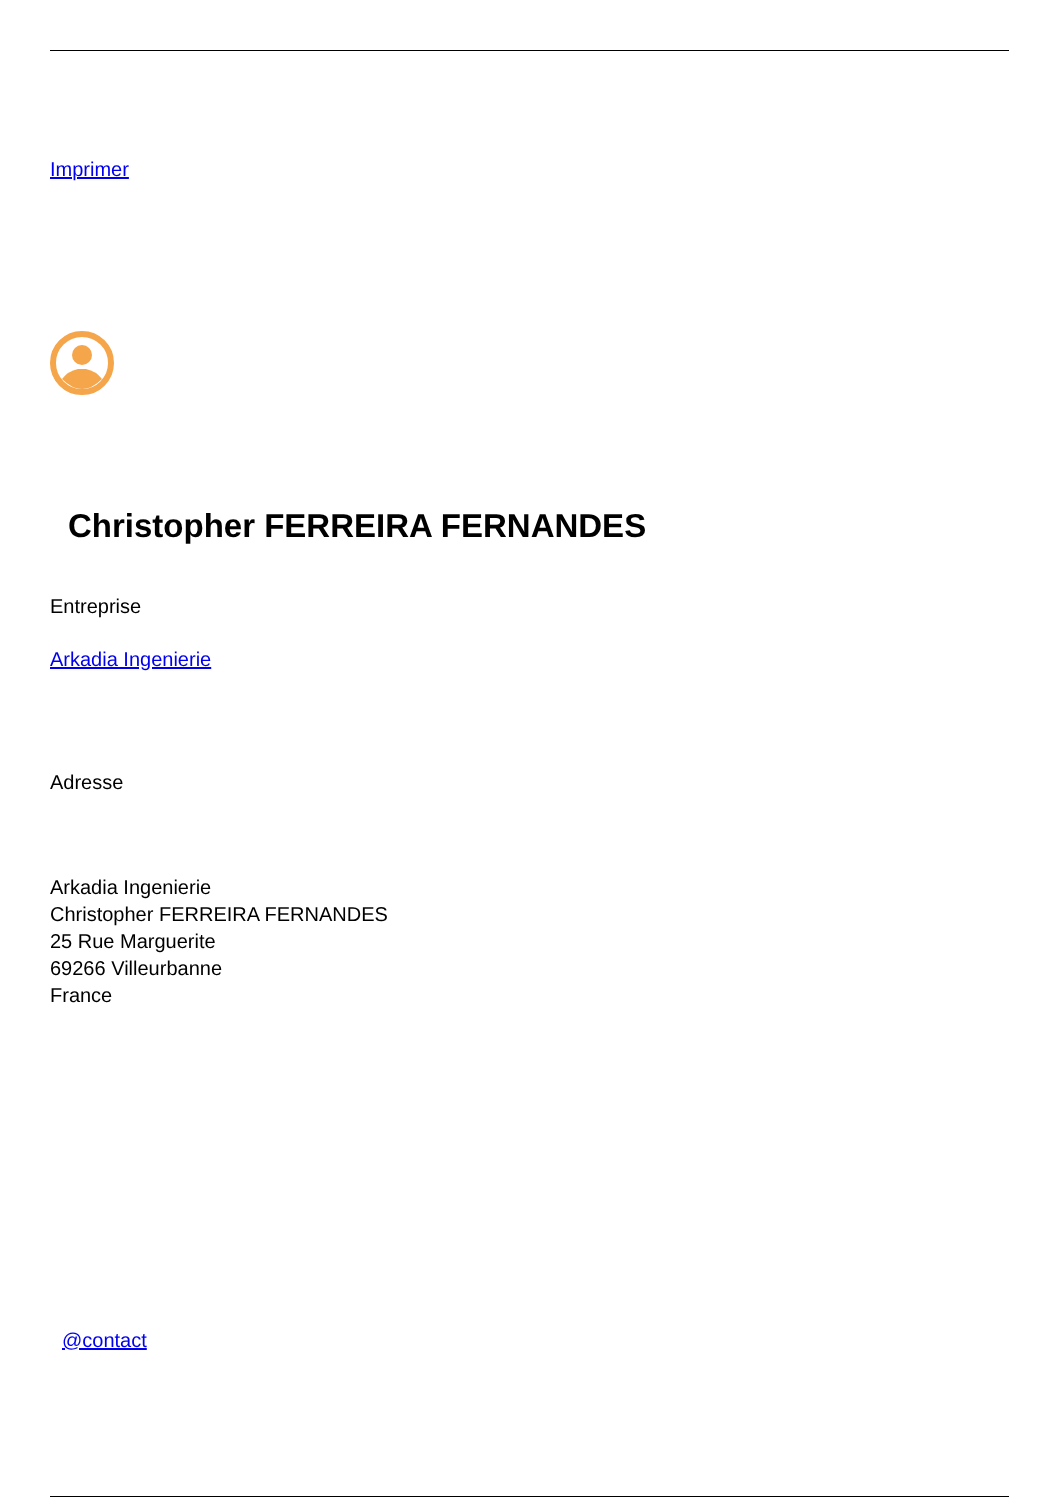Imprimer
Christopher FERREIRA FERNANDES
Entreprise
Arkadia Ingenierie
Adresse
Arkadia Ingenierie
Christopher FERREIRA FERNANDES
25 Rue Marguerite
69266 Villeurbanne
France
@contact